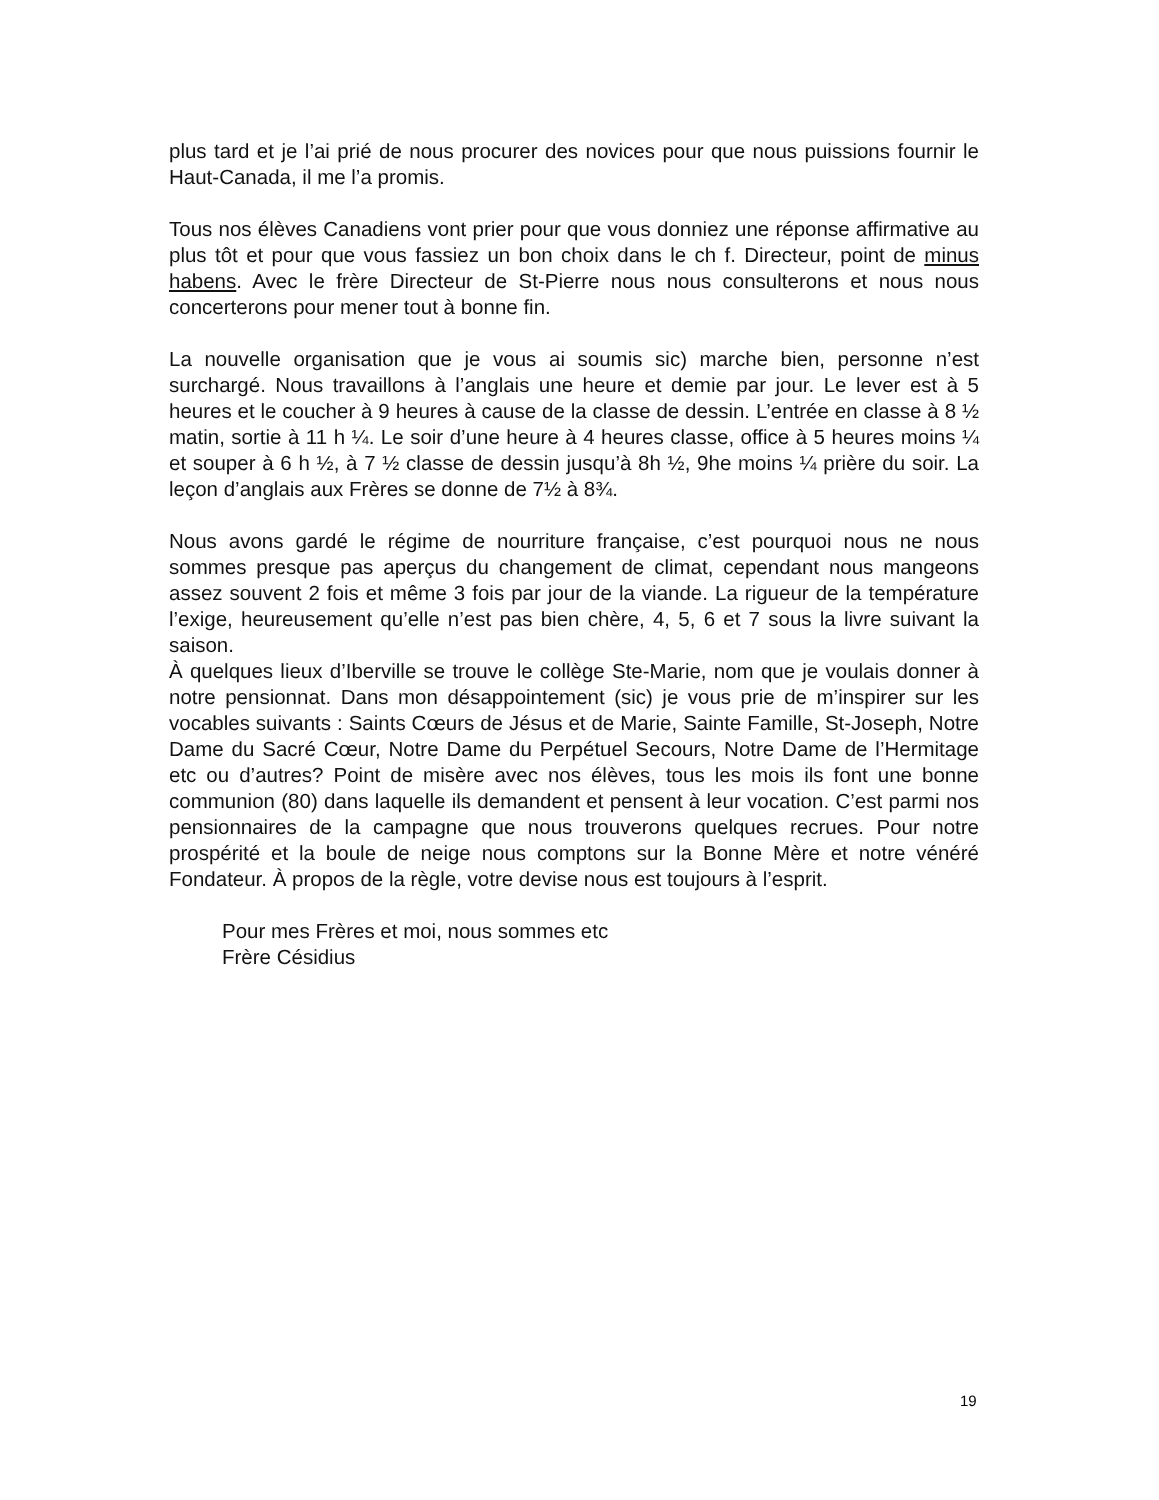plus tard et je l’ai prié de nous procurer des novices pour que nous puissions fournir le Haut-Canada, il me l’a promis.
Tous nos élèves Canadiens vont prier pour que vous donniez une réponse affirmative au plus tôt et pour que vous fassiez un bon choix dans le ch f. Directeur, point de minus habens. Avec le frère Directeur de St-Pierre nous nous consulterons et nous nous concerterons pour mener tout à bonne fin.
La nouvelle organisation que je vous ai soumis sic) marche bien, personne n’est surchargé. Nous travaillons à l’anglais une heure et demie par jour. Le lever est à 5 heures et le coucher à 9 heures à cause de la classe de dessin. L’entrée en classe à 8 ½ matin, sortie à 11 h ¼. Le soir d’une heure à 4 heures classe, office à 5 heures moins ¼ et souper à 6 h ½, à 7 ½ classe de dessin jusqu’à 8h ½, 9he moins ¼ prière du soir. La leçon d’anglais aux Frères se donne de 7½ à 8¾.
Nous avons gardé le régime de nourriture française, c’est pourquoi nous ne nous sommes presque pas aperçus du changement de climat, cependant nous mangeons assez souvent 2 fois et même 3 fois par jour de la viande. La rigueur de la température l’exige, heureusement qu’elle n’est pas bien chère, 4, 5, 6 et 7 sous la livre suivant la saison.
À quelques lieux d’Iberville se trouve le collège Ste-Marie, nom que je voulais donner à notre pensionnat. Dans mon désappointement (sic) je vous prie de m’inspirer sur les vocables suivants : Saints Cœurs de Jésus et de Marie, Sainte Famille, St-Joseph, Notre Dame du Sacré Cœur, Notre Dame du Perpétuel Secours, Notre Dame de l’Hermitage etc ou d’autres? Point de misère avec nos élèves, tous les mois ils font une bonne communion (80) dans laquelle ils demandent et pensent à leur vocation. C’est parmi nos pensionnaires de la campagne que nous trouverons quelques recrues. Pour notre prospérité et la boule de neige nous comptons sur la Bonne Mère et notre vénéré Fondateur. À propos de la règle, votre devise nous est toujours à l’esprit.
Pour mes Frères et moi, nous sommes etc
Frère Césidius
19